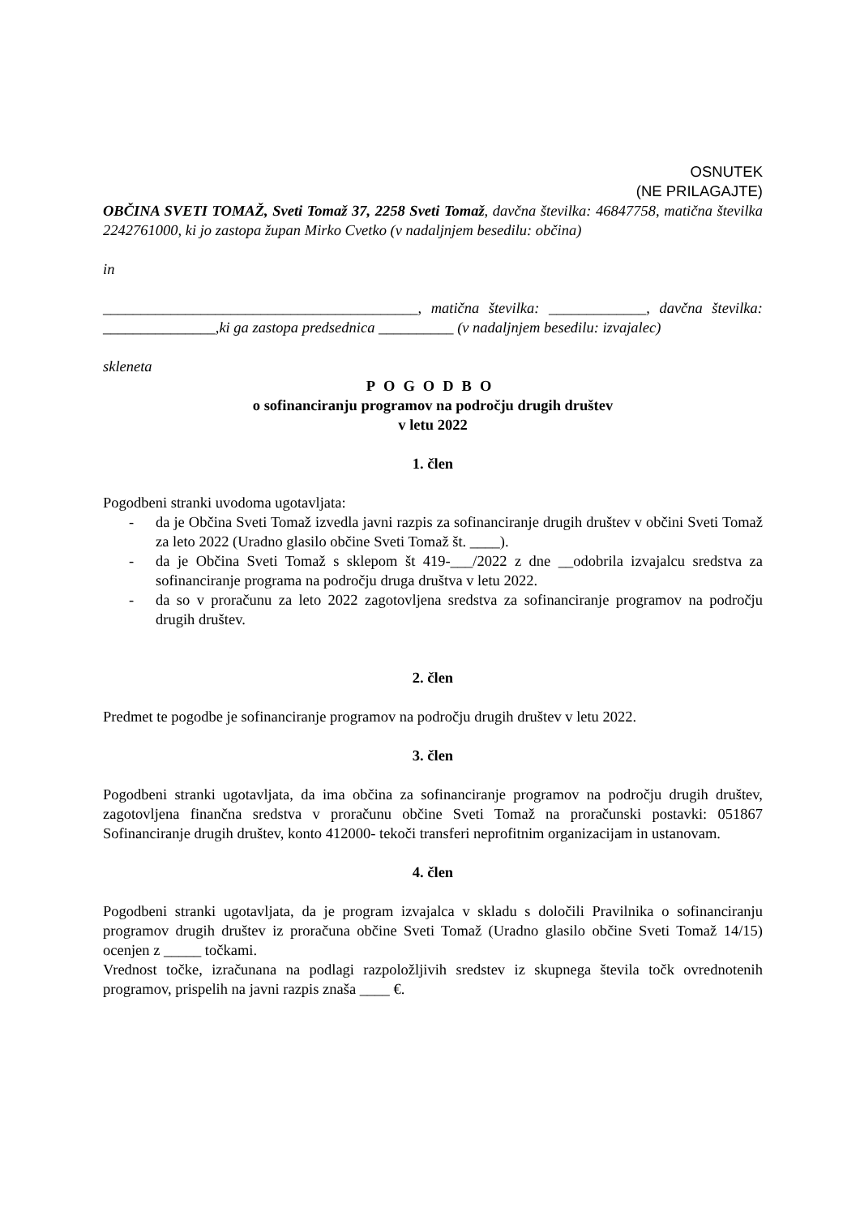OSNUTEK
(NE PRILAGAJTE)
OBČINA SVETI TOMAŽ, Sveti Tomaž 37, 2258 Sveti Tomaž, davčna številka: 46847758, matična številka 2242761000, ki jo zastopa župan Mirko Cvetko (v nadaljnjem besedilu: občina)
in
__________________________________________, matična številka: _____________, davčna številka: _______________,ki ga zastopa predsednica __________ (v nadaljnjem besedilu: izvajalec)
skleneta
POGODBO
o sofinanciranju programov na področju drugih društev
v letu 2022
1. člen
Pogodbeni stranki uvodoma ugotavljata:
- da je Občina Sveti Tomaž izvedla javni razpis za sofinanciranje drugih društev v občini Sveti Tomaž za leto 2022 (Uradno glasilo občine Sveti Tomaž št. ____).
- da je Občina Sveti Tomaž s sklepom št 419-___/2022 z dne __odobrila izvajalcu sredstva za sofinanciranje programa na področju druga društva v letu 2022.
- da so v proračunu za leto 2022 zagotovljena sredstva za sofinanciranje programov na področju drugih društev.
2. člen
Predmet te pogodbe je sofinanciranje programov na področju drugih društev v letu 2022.
3. člen
Pogodbeni stranki ugotavljata, da ima občina za sofinanciranje programov na področju drugih društev, zagotovljena finančna sredstva v proračunu občine Sveti Tomaž na proračunski postavki: 051867 Sofinanciranje drugih društev, konto 412000- tekoči transferi neprofitnim organizacijam in ustanovam.
4. člen
Pogodbeni stranki ugotavljata, da je program izvajalca v skladu s določili Pravilnika o sofinanciranju programov drugih društev iz proračuna občine Sveti Tomaž (Uradno glasilo občine Sveti Tomaž 14/15) ocenjen z _____ točkami.
Vrednost točke, izračunana na podlagi razpoložljivih sredstev iz skupnega števila točk ovrednotenih programov, prispelih na javni razpis znaša ____ €.